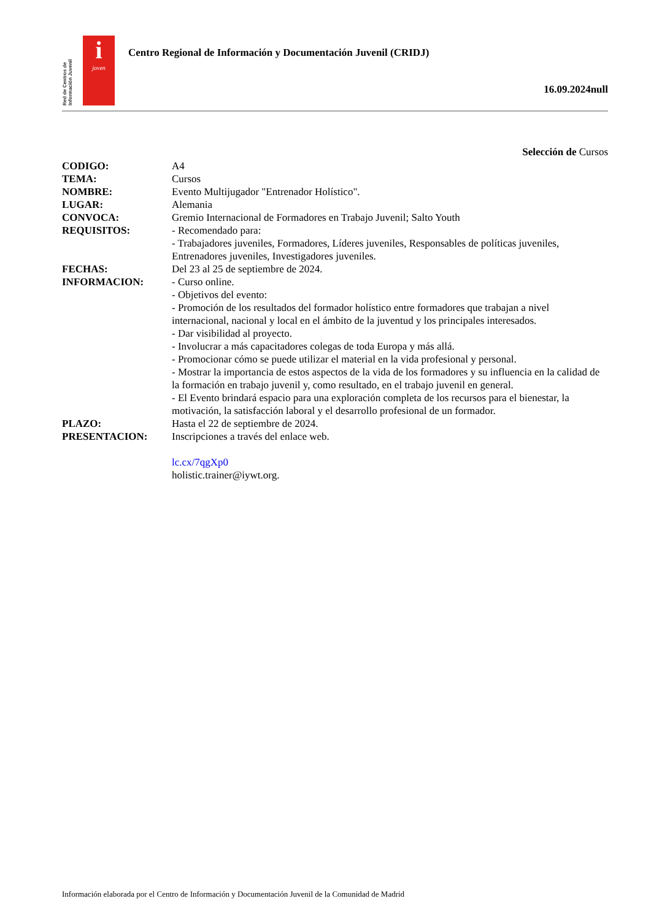Red de Centros de Información Juvenil
i
joven
Centro Regional de Información y Documentación Juvenil (CRIDJ)
16.09.2024null
Selección de Cursos
| CODIGO: | A4 |
| TEMA: | Cursos |
| NOMBRE: | Evento Multijugador "Entrenador Holístico". |
| LUGAR: | Alemania |
| CONVOCA: | Gremio Internacional de Formadores en Trabajo Juvenil; Salto Youth |
| REQUISITOS: | - Recomendado para: - Trabajadores juveniles, Formadores, Líderes juveniles, Responsables de políticas juveniles, Entrenadores juveniles, Investigadores juveniles. |
| FECHAS: | Del 23 al 25 de septiembre de 2024. |
| INFORMACION: | - Curso online. - Objetivos del evento: - Promoción de los resultados del formador holístico entre formadores que trabajan a nivel internacional, nacional y local en el ámbito de la juventud y los principales interesados. - Dar visibilidad al proyecto. - Involucrar a más capacitadores colegas de toda Europa y más allá. - Promocionar cómo se puede utilizar el material en la vida profesional y personal. - Mostrar la importancia de estos aspectos de la vida de los formadores y su influencia en la calidad de la formación en trabajo juvenil y, como resultado, en el trabajo juvenil en general. - El Evento brindará espacio para una exploración completa de los recursos para el bienestar, la motivación, la satisfacción laboral y el desarrollo profesional de un formador. |
| PLAZO: | Hasta el 22 de septiembre de 2024. |
| PRESENTACION: | Inscripciones a través del enlace web. lc.cx/7qgXp0 holistic.trainer@iywt.org. |
Información elaborada por el Centro de Información y Documentación Juvenil de la Comunidad de Madrid